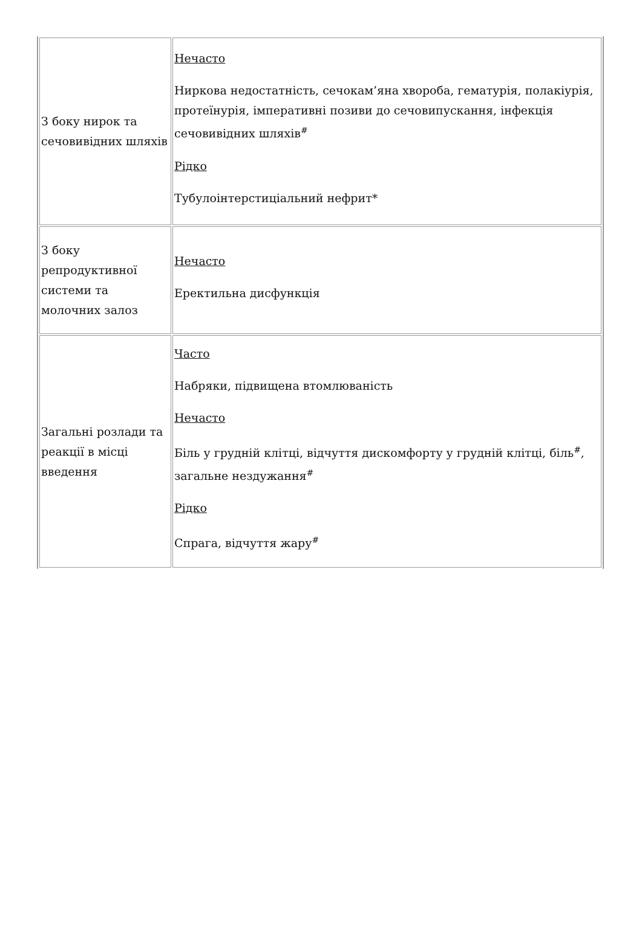| З боку нирок та сечовивідних шляхів | Нечасто Ниркова недостатність, сечокам’яна хвороба, гематурія, полакіурія, протеїнурія, імперативні позиви до сечовипускання, інфекція сечовивідних шляхів<sup>#</sup> Рідко Тубулоінтерстиціальний нефрит* |
| З боку репродуктивної системи та молочних залоз | Нечасто Еректильна дисфункція |
| Загальні розлади та реакції в місці введення | Часто Набряки, підвищена втомлюваність Нечасто Біль у грудній клітці, відчуття дискомфорту у грудній клітці, біль<sup>#</sup>, загальне нездужання<sup>#</sup> Рідко Спрага, відчуття жару<sup>#</sup> |